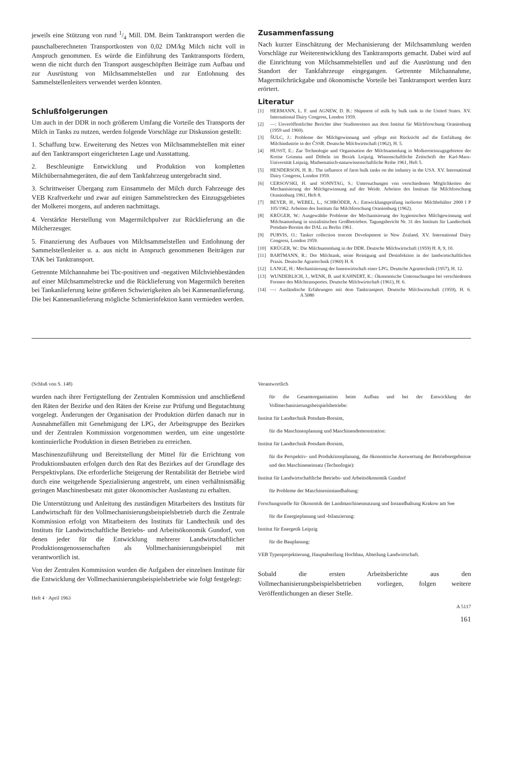jeweils eine Stützung von rund 1/4 Mill. DM. Beim Tanktransport werden die pauschalberechneten Transportkosten von 0,02 DM/kg Milch nicht voll in Anspruch genommen. Es würde die Einführung des Tanktransports fördern, wenn die nicht durch den Transport ausgeschöpften Beiträge zum Aufbau und zur Ausrüstung von Milchsammelstellen und zur Entlohnung des Sammelstellenleiters verwendet werden könnten.
Schlußfolgerungen
Um auch in der DDR in noch größerem Umfang die Vorteile des Transports der Milch in Tanks zu nutzen, werden folgende Vorschläge zur Diskussion gestellt:
1. Schaffung bzw. Erweiterung des Netzes von Milchsammelstellen mit einer auf den Tanktransport eingerichteten Lage und Ausstattung.
2. Beschleunigte Entwicklung und Produktion von kompletten Milchübernahmegeräten, die auf dem Tankfahrzeug untergebracht sind.
3. Schrittweiser Übergang zum Einsammeln der Milch durch Fahrzeuge des VEB Kraftverkehr und zwar auf einigen Sammelstrecken des Einzugsgebietes der Molkerei morgens, auf anderen nachmittags.
4. Verstärkte Herstellung von Magermilchpulver zur Rücklieferung an die Milcherzeuger.
5. Finanzierung des Aufbaues von Milchsammelstellen und Entlohnung der Sammelstellenleiter u. a. aus nicht in Anspruch genommenen Beiträgen zur TAK bei Tanktransport.
Getrennte Milchannahme bei Tbc-positiven und -negativen Milchviehbeständen auf einer Milchsammelstrecke und die Rücklieferung von Magermilch bereiten bei Tankanlieferung keine größeren Schwierigkeiten als bei Kannenanlieferung. Die bei Kannenanlieferung mögliche Schmierinfektion kann vermieden werden.
Zusammenfassung
Nach kurzer Einschätzung der Mechanisierung der Milchsammlung werden Vorschläge zur Weiterentwicklung des Tanktransports gemacht. Dabei wird auf die Einrichtung von Milchsammelstellen und auf die Ausrüstung und den Standort der Tankfahrzeuge eingegangen. Getrennte Milchannahme, Magermilchrückgabe und ökonomische Vorteile bei Tanktransport werden kurz erörtert.
Literatur
[1] HERMANN, L. F. und AGNEW, D. B.: Shipment of milk by bulk tank in the United States. XV. International Dairy Congress, London 1959.
[2] —: Unveröffentlichte Berichte über Studienreisen aus dem Institut für Milchforschung Oranienburg (1959 und 1960).
[3] ŠULC, J.: Probleme der Milchgewinnung und -pflege mit Rücksicht auf die Entfaltung der Milchindustrie in der ČSSR. Deutsche Milchwirtschaft (1962), H. 5.
[4] HUSST, E.: Zur Technologie und Organisation der Milchsammlung in Molkereieinzugsgebieten der Kreise Grimma und Döbeln im Bezirk Leipzig. Wissenschaftliche Zeitschrift der Karl-Marx-Universität Leipzig, Mathematisch-naturwissenschaftliche Reihe 1961, Heft 5.
[5] HENDERSON, H. B.: The influence of farm bulk tanks on the industry in the USA. XV. International Dairy Congress, London 1959.
[6] CERSOVSKI, H. und SONNTAG, S.: Untersuchungen von verschiedenen Möglichkeiten der Mechanisierung der Milchgewinnung auf der Weide. Arbeiten des Instituts für Milchforschung Oranienburg 1961, Heft 8.
[7] BEYER, H., WEBEL, L., SCHRÖDER, A.: Entwicklungsprüfung isolierter Milchbehälter 2000 l P 105/1962. Arbeiten des Instituts für Milchforschung Oranienburg (1962).
[8] KRÜGER, W.: Ausgewählte Probleme der Mechanisierung der hygienischen Milchgewinnung und Milchsammlung in sozialistischen Großbetrieben. Tagungsbericht Nr. 31 des Instituts für Landtechnik Potsdam-Bornim der DAL zu Berlin 1961.
[9] PURVIS, O.: Tanker collection tencent Development in New Zealand. XV. International Dairy Congress, London 1959.
[10] KRÜGER, W.: Die Milchsammlung in der DDR. Deutsche Milchwirtschaft (1959) H. 8, 9, 10.
[11] BARTMANN, R.: Der Milchtank, seine Reinigung und Desinfektion in der landwirtschaftlichen Praxis. Deutsche Agrartechnik (1960) H. 8.
[12] LANGE, H.: Mechanisierung der Innenwirtschaft einer LPG. Deutsche Agrartechnik (1957), H. 12.
[13] WUNDERLICH, J., WENK, B. und KAHNERT, K.: Ökonomische Untersuchungen bei verschiedenen Formen des Milchtransportes. Deutsche Milchwirtschaft (1961), H. 6.
[14] —: Ausländische Erfahrungen mit dem Tanktransport. Deutsche Milchwirtschaft (1959), H. 6. A 5080
(Schluß von S. 148)
wurden nach ihrer Fertigstellung der Zentralen Kommission und anschließend den Räten der Bezirke und den Räten der Kreise zur Prüfung und Begutachtung vorgelegt. Änderungen der Organisation der Produktion dürfen danach nur in Ausnahmefällen mit Genehmigung der LPG, der Arbeitsgruppe des Bezirkes und der Zentralen Kommission vorgenommen werden, um eine ungestörte kontinuierliche Produktion in diesen Betrieben zu erreichen.
Maschinenzuführung und Bereitstellung der Mittel für die Errichtung von Produktionsbauten erfolgen durch den Rat des Bezirkes auf der Grundlage des Perspektivplans. Die erforderliche Steigerung der Rentabilität der Betriebe wird durch eine weitgehende Spezialisierung angestrebt, um einen verhältnismäßig geringen Maschinenbesatz mit guter ökonomischer Auslastung zu erhalten.
Die Unterstützung und Anleitung des zuständigen Mitarbeiters des Instituts für Landwirtschaft für den Vollmechanisierungsbeispielsbetrieb durch die Zentrale Kommission erfolgt von Mitarbeitern des Instituts für Landtechnik und des Instituts für Landwirtschaftliche Betriebs- und Arbeitsökonomik Gundorf, von denen jeder für die Entwicklung mehrerer Landwirtschaftlicher Produktionsgenossenschaften als Vollmechanisierungsbeispiel mit verantwortlich ist.
Von der Zentralen Kommission wurden die Aufgaben der einzelnen Institute für die Entwicklung der Vollmechanisierungsbeispielsbetriebe wie folgt festgelegt:
Heft 4 · April 1963
Verantwortlich
für die Gesamtorganisation beim Aufbau und bei der Entwicklung der Vollmechanisierungsbeispielsbetriebe:
Institut für Landtechnik Potsdam-Bornim,
für die Maschinenplanung und Maschinendemonstration:
Institut für Landtechnik Potsdam-Bornim,
für die Perspektiv- und Produktionsplanung, die ökonomische Auswertung der Betriebsergebnisse und den Maschineneinsatz (Technologie):
Institut für Landwirtschaftliche Betriebs- und Arbeitsökonomik Gundorf
für Probleme der Maschineninstandhaltung:
Forschungsstelle für Ökonomik der Landmaschinennutzung und Instandhaltung Krakow am See
für die Energieplanung und -bilanzierung:
Institut für Energetik Leipzig
für die Bauplanung:
VEB Typenprojektierung, Hauptabteilung Hochbau, Abteilung Landwirtschaft.
Sobald die ersten Arbeitsberichte aus den Vollmechanisierungsbeispielsbetrieben vorliegen, folgen weitere Veröffentlichungen an dieser Stelle.
A 5117
161